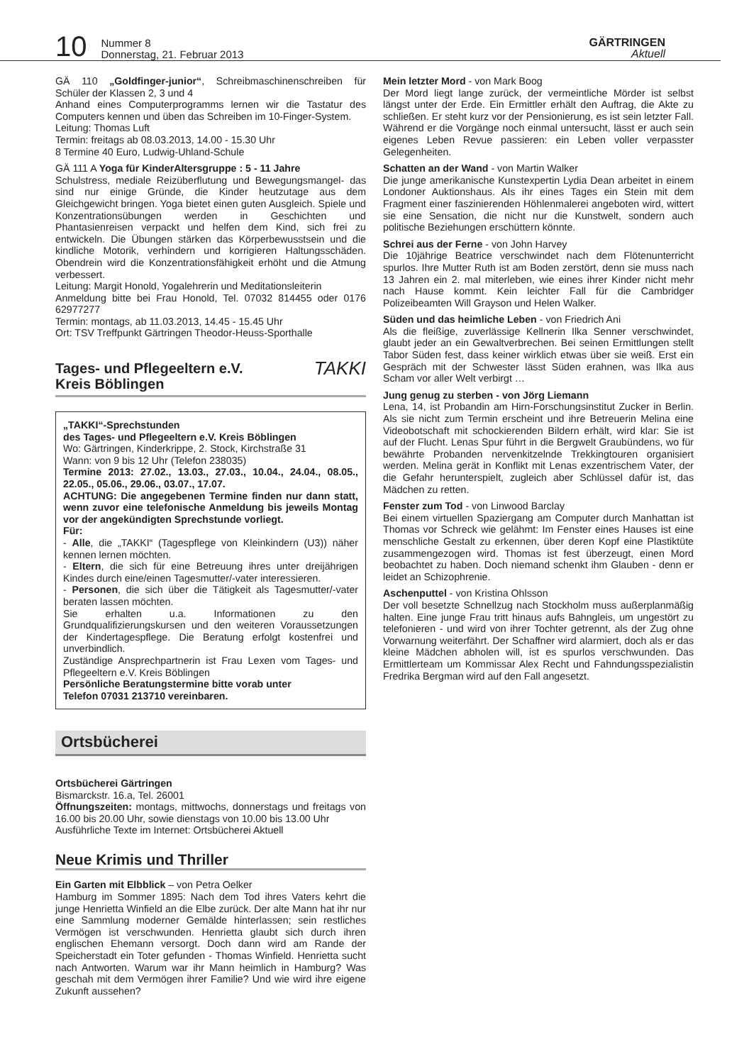10
Nummer 8
Donnerstag, 21. Februar 2013
GÄRTRINGEN
Aktuell
GÄ 110 „Goldfinger-junior“, Schreibmaschinenschreiben für Schüler der Klassen 2, 3 und 4
Anhand eines Computerprogramms lernen wir die Tastatur des Computers kennen und üben das Schreiben im 10-Finger-System.
Leitung: Thomas Luft
Termin: freitags ab 08.03.2013, 14.00 - 15.30 Uhr
8 Termine 40 Euro, Ludwig-Uhland-Schule
GÄ 111 A Yoga für KinderAltersgruppe : 5 - 11 Jahre
Schulstress, mediale Reizüberflutung und Bewegungsmangel- das sind nur einige Gründe, die Kinder heutzutage aus dem Gleichgewicht bringen. Yoga bietet einen guten Ausgleich. Spiele und Konzentrationsübungen werden in Geschichten und Phantasienreisen verpackt und helfen dem Kind, sich frei zu entwickeln. Die Übungen stärken das Körperbewusstsein und die kindliche Motorik, verhindern und korrigieren Haltungsschäden. Obendrein wird die Konzentrationsfähigkeit erhöht und die Atmung verbessert.
Leitung: Margit Honold, Yogalehrerin und Meditationsleiterin
Anmeldung bitte bei Frau Honold, Tel. 07032 814455 oder 0176 62977277
Termin: montags, ab 11.03.2013, 14.45 - 15.45 Uhr
Ort: TSV Treffpunkt Gärtringen Theodor-Heuss-Sporthalle
Tages- und Pflegeeltern e.V.
Kreis Böblingen TAKKI
„TAKKI“-Sprechstunden
des Tages- und Pflegeeltern e.V. Kreis Böblingen
Wo: Gärtringen, Kinderkrippe, 2. Stock, Kirchstraße 31
Wann: von 9 bis 12 Uhr (Telefon 238035)
Termine 2013: 27.02., 13.03., 27.03., 10.04., 24.04., 08.05., 22.05., 05.06., 29.06., 03.07., 17.07.
ACHTUNG: Die angegebenen Termine finden nur dann statt, wenn zuvor eine telefonische Anmeldung bis jeweils Montag vor der angekündigten Sprechstunde vorliegt.
Für:
- Alle, die „TAKKI“ (Tagespflege von Kleinkindern (U3)) näher kennen lernen möchten.
- Eltern, die sich für eine Betreuung ihres unter dreijährigen Kindes durch eine/einen Tagesmutter/-vater interessieren.
- Personen, die sich über die Tätigkeit als Tagesmutter/-vater beraten lassen möchten.
Sie erhalten u.a. Informationen zu den Grundqualifizierungskursen und den weiteren Voraussetzungen der Kindertagespflege. Die Beratung erfolgt kostenfrei und unverbindlich.
Zuständige Ansprechpartnerin ist Frau Lexen vom Tages- und Pflegeeltern e.V. Kreis Böblingen
Persönliche Beratungstermine bitte vorab unter
Telefon 07031 213710 vereinbaren.
Ortsbücherei
Ortsbücherei Gärtringen
Bismarckstr. 16.a, Tel. 26001
Öffnungszeiten: montags, mittwochs, donnerstags und freitags von 16.00 bis 20.00 Uhr, sowie dienstags von 10.00 bis 13.00 Uhr
Ausführliche Texte im Internet: Ortsbücherei Aktuell
Neue Krimis und Thriller
Ein Garten mit Elbblick – von Petra Oelker
Hamburg im Sommer 1895: Nach dem Tod ihres Vaters kehrt die junge Henrietta Winfield an die Elbe zurück. Der alte Mann hat ihr nur eine Sammlung moderner Gemälde hinterlassen; sein restliches Vermögen ist verschwunden. Henrietta glaubt sich durch ihren englischen Ehemann versorgt. Doch dann wird am Rande der Speicherstadt ein Toter gefunden - Thomas Winfield. Henrietta sucht nach Antworten. Warum war ihr Mann heimlich in Hamburg? Was geschah mit dem Vermögen ihrer Familie? Und wie wird ihre eigene Zukunft aussehen?
Mein letzter Mord - von Mark Boog
Der Mord liegt lange zurück, der vermeintliche Mörder ist selbst längst unter der Erde. Ein Ermittler erhält den Auftrag, die Akte zu schließen. Er steht kurz vor der Pensionierung, es ist sein letzter Fall. Während er die Vorgänge noch einmal untersucht, lässt er auch sein eigenes Leben Revue passieren: ein Leben voller verpasster Gelegenheiten.
Schatten an der Wand - von Martin Walker
Die junge amerikanische Kunstexpertin Lydia Dean arbeitet in einem Londoner Auktionshaus. Als ihr eines Tages ein Stein mit dem Fragment einer faszinierenden Höhlenmalerei angeboten wird, wittert sie eine Sensation, die nicht nur die Kunstwelt, sondern auch politische Beziehungen erschüttern könnte.
Schrei aus der Ferne - von John Harvey
Die 10jährige Beatrice verschwindet nach dem Flötenunterricht spurlos. Ihre Mutter Ruth ist am Boden zerstört, denn sie muss nach 13 Jahren ein 2. mal miterleben, wie eines ihrer Kinder nicht mehr nach Hause kommt. Kein leichter Fall für die Cambridger Polizeibeamten Will Grayson und Helen Walker.
Süden und das heimliche Leben - von Friedrich Ani
Als die fleißige, zuverlässige Kellnerin Ilka Senner verschwindet, glaubt jeder an ein Gewaltverbrechen. Bei seinen Ermittlungen stellt Tabor Süden fest, dass keiner wirklich etwas über sie weiß. Erst ein Gespräch mit der Schwester lässt Süden erahnen, was Ilka aus Scham vor aller Welt verbirgt …
Jung genug zu sterben - von Jörg Liemann
Lena, 14, ist Probandin am Hirn-Forschungsinstitut Zucker in Berlin. Als sie nicht zum Termin erscheint und ihre Betreuerin Melina eine Videobotschaft mit schockierenden Bildern erhält, wird klar: Sie ist auf der Flucht. Lenas Spur führt in die Bergwelt Graubündens, wo für bewährte Probanden nervenkitzelnde Trekkingtouren organisiert werden. Melina gerät in Konflikt mit Lenas exzentrischem Vater, der die Gefahr herunterspielt, zugleich aber Schlüssel dafür ist, das Mädchen zu retten.
Fenster zum Tod - von Linwood Barclay
Bei einem virtuellen Spaziergang am Computer durch Manhattan ist Thomas vor Schreck wie gelähmt: Im Fenster eines Hauses ist eine menschliche Gestalt zu erkennen, über deren Kopf eine Plastiktüte zusammengezogen wird. Thomas ist fest überzeugt, einen Mord beobachtet zu haben. Doch niemand schenkt ihm Glauben - denn er leidet an Schizophrenie.
Aschenputtel - von Kristina Ohlsson
Der voll besetzte Schnellzug nach Stockholm muss außerplanmäßig halten. Eine junge Frau tritt hinaus aufs Bahngleis, um ungestört zu telefonieren - und wird von ihrer Tochter getrennt, als der Zug ohne Vorwarnung weiterfährt. Der Schaffner wird alarmiert, doch als er das kleine Mädchen abholen will, ist es spurlos verschwunden. Das Ermittlerteam um Kommissar Alex Recht und Fahndungsspezialistin Fredrika Bergman wird auf den Fall angesetzt.